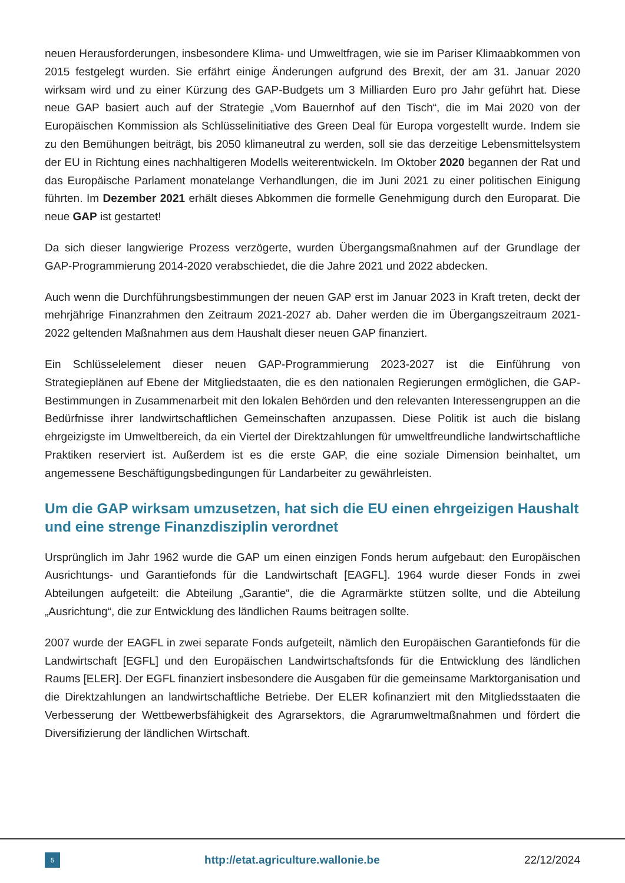neuen Herausforderungen, insbesondere Klima- und Umweltfragen, wie sie im Pariser Klimaabkommen von 2015 festgelegt wurden. Sie erfährt einige Änderungen aufgrund des Brexit, der am 31. Januar 2020 wirksam wird und zu einer Kürzung des GAP-Budgets um 3 Milliarden Euro pro Jahr geführt hat. Diese neue GAP basiert auch auf der Strategie „Vom Bauernhof auf den Tisch“, die im Mai 2020 von der Europäischen Kommission als Schlüsselinitiative des Green Deal für Europa vorgestellt wurde. Indem sie zu den Bemühungen beiträgt, bis 2050 klimaneutral zu werden, soll sie das derzeitige Lebensmittelsystem der EU in Richtung eines nachhaltigeren Modells weiterentwickeln. Im Oktober 2020 begannen der Rat und das Europäische Parlament monatelange Verhandlungen, die im Juni 2021 zu einer politischen Einigung führten. Im Dezember 2021 erhält dieses Abkommen die formelle Genehmigung durch den Europarat. Die neue GAP ist gestartet!
Da sich dieser langwierige Prozess verzögerte, wurden Übergangsmaßnahmen auf der Grundlage der GAP-Programmierung 2014-2020 verabschiedet, die die Jahre 2021 und 2022 abdecken.
Auch wenn die Durchführungsbestimmungen der neuen GAP erst im Januar 2023 in Kraft treten, deckt der mehrjährige Finanzrahmen den Zeitraum 2021-2027 ab. Daher werden die im Übergangszeitraum 2021-2022 geltenden Maßnahmen aus dem Haushalt dieser neuen GAP finanziert.
Ein Schlüsselelement dieser neuen GAP-Programmierung 2023-2027 ist die Einführung von Strategieplänen auf Ebene der Mitgliedstaaten, die es den nationalen Regierungen ermöglichen, die GAP-Bestimmungen in Zusammenarbeit mit den lokalen Behörden und den relevanten Interessengruppen an die Bedürfnisse ihrer landwirtschaftlichen Gemeinschaften anzupassen. Diese Politik ist auch die bislang ehrgeizigste im Umweltbereich, da ein Viertel der Direktzahlungen für umweltfreundliche landwirtschaftliche Praktiken reserviert ist. Außerdem ist es die erste GAP, die eine soziale Dimension beinhaltet, um angemessene Beschäftigungsbedingungen für Landarbeiter zu gewährleisten.
Um die GAP wirksam umzusetzen, hat sich die EU einen ehrgeizigen Haushalt und eine strenge Finanzdisziplin verordnet
Ursprünglich im Jahr 1962 wurde die GAP um einen einzigen Fonds herum aufgebaut: den Europäischen Ausrichtungs- und Garantiefonds für die Landwirtschaft [EAGFL]. 1964 wurde dieser Fonds in zwei Abteilungen aufgeteilt: die Abteilung „Garantie“, die die Agrarmärkte stützen sollte, und die Abteilung „Ausrichtung“, die zur Entwicklung des ländlichen Raums beitragen sollte.
2007 wurde der EAGFL in zwei separate Fonds aufgeteilt, nämlich den Europäischen Garantiefonds für die Landwirtschaft [EGFL] und den Europäischen Landwirtschaftsfonds für die Entwicklung des ländlichen Raums [ELER]. Der EGFL finanziert insbesondere die Ausgaben für die gemeinsame Marktorganisation und die Direktzahlungen an landwirtschaftliche Betriebe. Der ELER kofinanziert mit den Mitgliedsstaaten die Verbesserung der Wettbewerbsfähigkeit des Agrarsektors, die Agrarumweltmaßnahmen und fördert die Diversifizierung der ländlichen Wirtschaft.
5
http://etat.agriculture.wallonie.be
22/12/2024